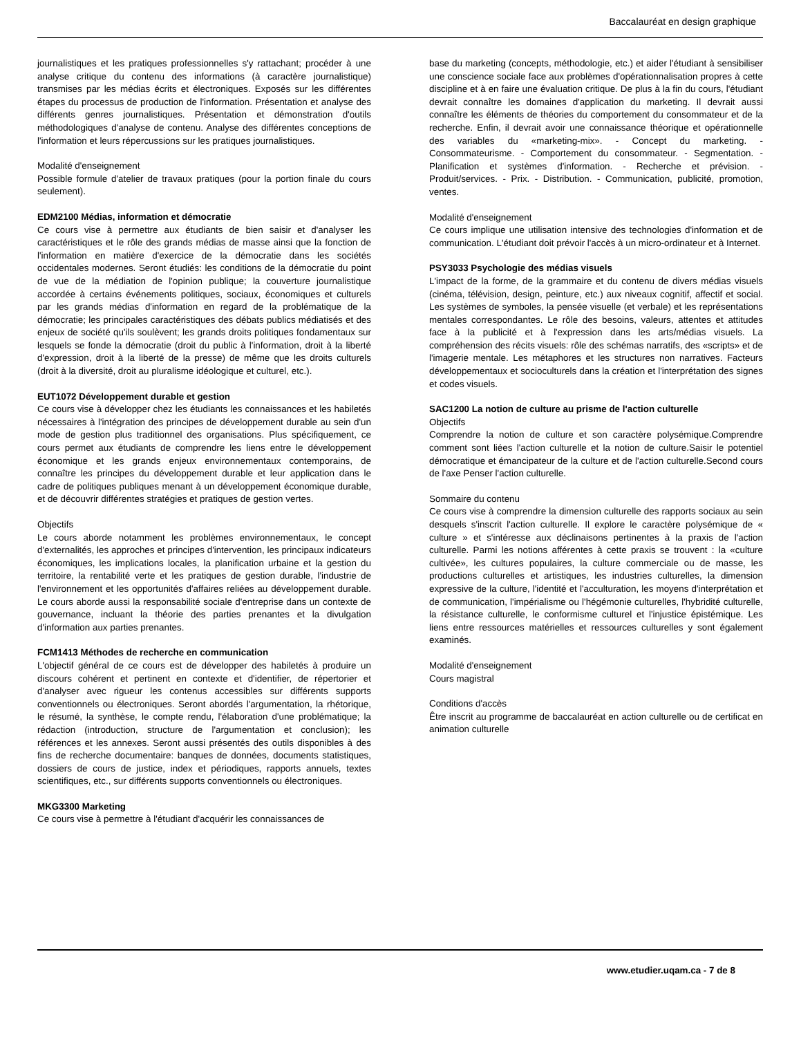Baccalauréat en design graphique
journalistiques et les pratiques professionnelles s'y rattachant; procéder à une analyse critique du contenu des informations (à caractère journalistique) transmises par les médias écrits et électroniques. Exposés sur les différentes étapes du processus de production de l'information. Présentation et analyse des différents genres journalistiques. Présentation et démonstration d'outils méthodologiques d'analyse de contenu. Analyse des différentes conceptions de l'information et leurs répercussions sur les pratiques journalistiques.
Modalité d'enseignement
Possible formule d'atelier de travaux pratiques (pour la portion finale du cours seulement).
EDM2100 Médias, information et démocratie
Ce cours vise à permettre aux étudiants de bien saisir et d'analyser les caractéristiques et le rôle des grands médias de masse ainsi que la fonction de l'information en matière d'exercice de la démocratie dans les sociétés occidentales modernes. Seront étudiés: les conditions de la démocratie du point de vue de la médiation de l'opinion publique; la couverture journalistique accordée à certains événements politiques, sociaux, économiques et culturels par les grands médias d'information en regard de la problématique de la démocratie; les principales caractéristiques des débats publics médiatisés et des enjeux de société qu'ils soulèvent; les grands droits politiques fondamentaux sur lesquels se fonde la démocratie (droit du public à l'information, droit à la liberté d'expression, droit à la liberté de la presse) de même que les droits culturels (droit à la diversité, droit au pluralisme idéologique et culturel, etc.).
EUT1072 Développement durable et gestion
Ce cours vise à développer chez les étudiants les connaissances et les habiletés nécessaires à l'intégration des principes de développement durable au sein d'un mode de gestion plus traditionnel des organisations. Plus spécifiquement, ce cours permet aux étudiants de comprendre les liens entre le développement économique et les grands enjeux environnementaux contemporains, de connaître les principes du développement durable et leur application dans le cadre de politiques publiques menant à un développement économique durable, et de découvrir différentes stratégies et pratiques de gestion vertes.
Objectifs
Le cours aborde notamment les problèmes environnementaux, le concept d'externalités, les approches et principes d'intervention, les principaux indicateurs économiques, les implications locales, la planification urbaine et la gestion du territoire, la rentabilité verte et les pratiques de gestion durable, l'industrie de l'environnement et les opportunités d'affaires reliées au développement durable. Le cours aborde aussi la responsabilité sociale d'entreprise dans un contexte de gouvernance, incluant la théorie des parties prenantes et la divulgation d'information aux parties prenantes.
FCM1413 Méthodes de recherche en communication
L'objectif général de ce cours est de développer des habiletés à produire un discours cohérent et pertinent en contexte et d'identifier, de répertorier et d'analyser avec rigueur les contenus accessibles sur différents supports conventionnels ou électroniques. Seront abordés l'argumentation, la rhétorique, le résumé, la synthèse, le compte rendu, l'élaboration d'une problématique; la rédaction (introduction, structure de l'argumentation et conclusion); les références et les annexes. Seront aussi présentés des outils disponibles à des fins de recherche documentaire: banques de données, documents statistiques, dossiers de cours de justice, index et périodiques, rapports annuels, textes scientifiques, etc., sur différents supports conventionnels ou électroniques.
MKG3300 Marketing
Ce cours vise à permettre à l'étudiant d'acquérir les connaissances de
base du marketing (concepts, méthodologie, etc.) et aider l'étudiant à sensibiliser une conscience sociale face aux problèmes d'opérationnalisation propres à cette discipline et à en faire une évaluation critique. De plus à la fin du cours, l'étudiant devrait connaître les domaines d'application du marketing. Il devrait aussi connaître les éléments de théories du comportement du consommateur et de la recherche. Enfin, il devrait avoir une connaissance théorique et opérationnelle des variables du «marketing-mix». - Concept du marketing. - Consommateurisme. - Comportement du consommateur. - Segmentation. - Planification et systèmes d'information. - Recherche et prévision. - Produit/services. - Prix. - Distribution. - Communication, publicité, promotion, ventes.
Modalité d'enseignement
Ce cours implique une utilisation intensive des technologies d'information et de communication. L'étudiant doit prévoir l'accès à un micro-ordinateur et à Internet.
PSY3033 Psychologie des médias visuels
L'impact de la forme, de la grammaire et du contenu de divers médias visuels (cinéma, télévision, design, peinture, etc.) aux niveaux cognitif, affectif et social. Les systèmes de symboles, la pensée visuelle (et verbale) et les représentations mentales correspondantes. Le rôle des besoins, valeurs, attentes et attitudes face à la publicité et à l'expression dans les arts/médias visuels. La compréhension des récits visuels: rôle des schémas narratifs, des «scripts» et de l'imagerie mentale. Les métaphores et les structures non narratives. Facteurs développementaux et socioculturels dans la création et l'interprétation des signes et codes visuels.
SAC1200 La notion de culture au prisme de l'action culturelle
Objectifs
Comprendre la notion de culture et son caractère polysémique.Comprendre comment sont liées l'action culturelle et la notion de culture.Saisir le potentiel démocratique et émancipateur de la culture et de l'action culturelle.Second cours de l'axe Penser l'action culturelle.
Sommaire du contenu
Ce cours vise à comprendre la dimension culturelle des rapports sociaux au sein desquels s'inscrit l'action culturelle. Il explore le caractère polysémique de « culture » et s'intéresse aux déclinaisons pertinentes à la praxis de l'action culturelle. Parmi les notions afférentes à cette praxis se trouvent : la «culture cultivée», les cultures populaires, la culture commerciale ou de masse, les productions culturelles et artistiques, les industries culturelles, la dimension expressive de la culture, l'identité et l'acculturation, les moyens d'interprétation et de communication, l'impérialisme ou l'hégémonie culturelles, l'hybridité culturelle, la résistance culturelle, le conformisme culturel et l'injustice épistémique. Les liens entre ressources matérielles et ressources culturelles y sont également examinés.
Modalité d'enseignement
Cours magistral
Conditions d'accès
Être inscrit au programme de baccalauréat en action culturelle ou de certificat en animation culturelle
www.etudier.uqam.ca - 7 de 8